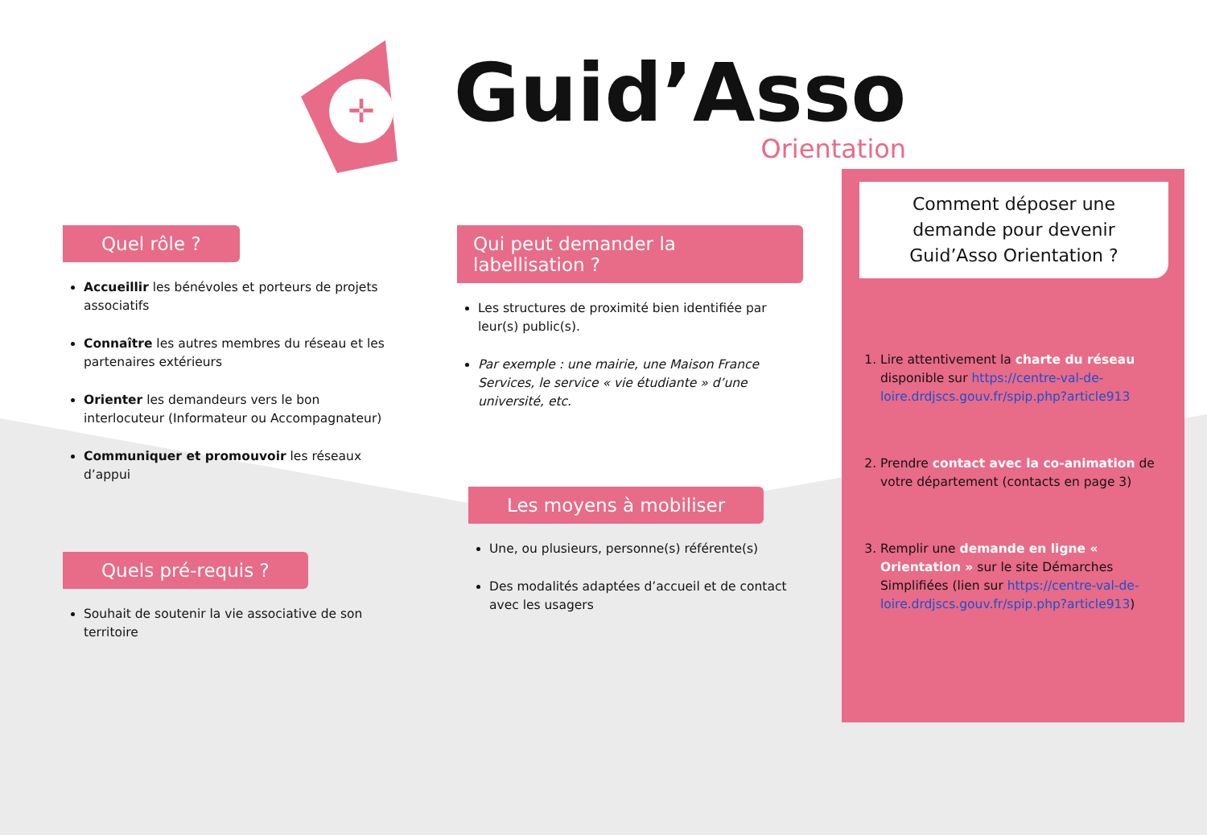✛
Guid’Asso
Orientation
Quel rôle ?
Accueillir les bénévoles et porteurs de projets associatifs
Connaître les autres membres du réseau et les partenaires extérieurs
Orienter les demandeurs vers le bon interlocuteur (Informateur ou Accompagnateur)
Communiquer et promouvoir les réseaux d’appui
Quels pré-requis ?
Souhait de soutenir la vie associative de son territoire
Qui peut demander la labellisation ?
Les structures de proximité bien identifiée par leur(s) public(s).
Par exemple : une mairie, une Maison France Services, le service « vie étudiante » d’une université, etc.
Les moyens à mobiliser
Une, ou plusieurs, personne(s) référente(s)
Des modalités adaptées d’accueil et de contact avec les usagers
Comment déposer une demande pour devenir Guid’Asso Orientation ?
1. Lire attentivement la charte du réseau disponible sur https://centre-val-de-loire.drdjscs.gouv.fr/spip.php?article913
2. Prendre contact avec la co-animation de votre département (contacts en page 3)
3. Remplir une demande en ligne « Orientation » sur le site Démarches Simplifiées (lien sur https://centre-val-de-loire.drdjscs.gouv.fr/spip.php?article913)